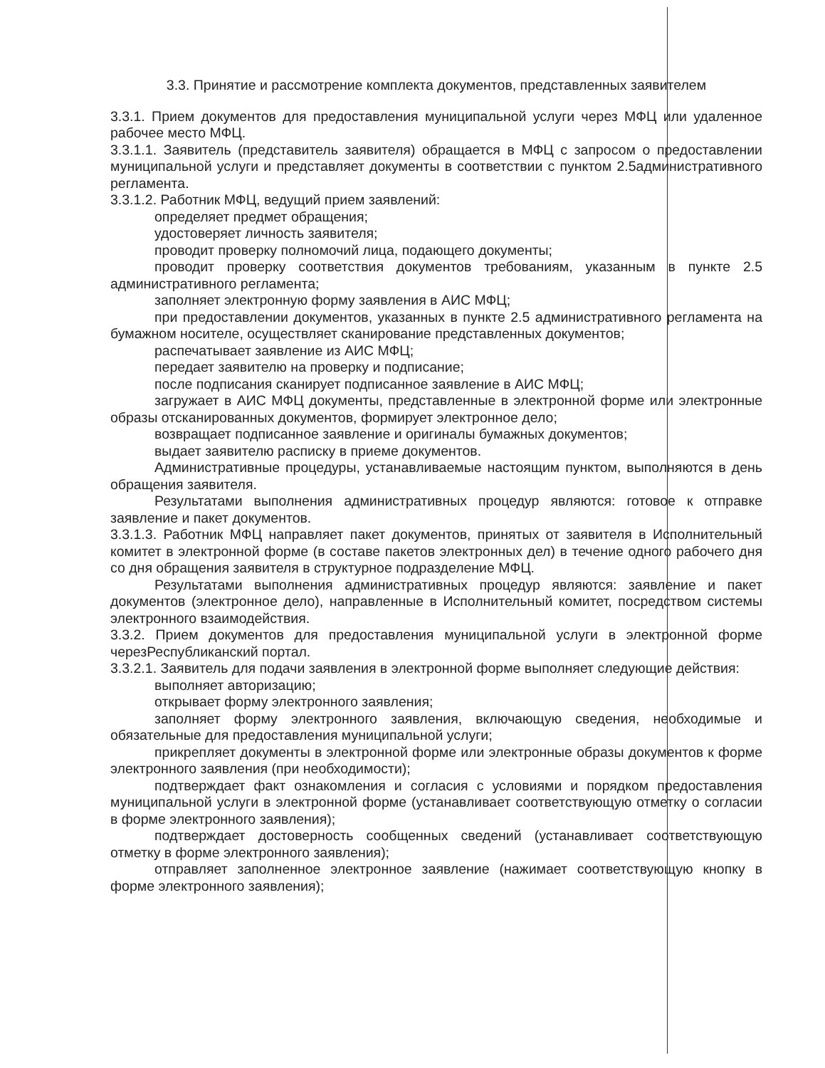3.3. Принятие и рассмотрение комплекта документов, представленных заявителем
3.3.1. Прием документов для предоставления муниципальной услуги через МФЦ или удаленное рабочее место МФЦ.
3.3.1.1. Заявитель (представитель заявителя) обращается в МФЦ с запросом о предоставлении муниципальной услуги и представляет документы в соответствии с пунктом 2.5административного регламента.
3.3.1.2. Работник МФЦ, ведущий прием заявлений:
определяет предмет обращения;
удостоверяет личность заявителя;
проводит проверку полномочий лица, подающего документы;
проводит проверку соответствия документов требованиям, указанным в пункте 2.5 административного регламента;
заполняет электронную форму заявления в АИС МФЦ;
при предоставлении документов, указанных в пункте 2.5 административного регламента на бумажном носителе, осуществляет сканирование представленных документов;
распечатывает заявление из АИС МФЦ;
передает заявителю на проверку и подписание;
после подписания сканирует подписанное заявление в АИС МФЦ;
загружает в АИС МФЦ документы, представленные в электронной форме или электронные образы отсканированных документов, формирует электронное дело;
возвращает подписанное заявление и оригиналы бумажных документов;
выдает заявителю расписку в приеме документов.
Административные процедуры, устанавливаемые настоящим пунктом, выполняются в день обращения заявителя.
Результатами выполнения административных процедур являются: готовое к отправке заявление и пакет документов.
3.3.1.3. Работник МФЦ направляет пакет документов, принятых от заявителя в Исполнительный комитет в электронной форме (в составе пакетов электронных дел) в течение одного рабочего дня со дня обращения заявителя в структурное подразделение МФЦ.
Результатами выполнения административных процедур являются: заявление и пакет документов (электронное дело), направленные в Исполнительный комитет, посредством системы электронного взаимодействия.
3.3.2. Прием документов для предоставления муниципальной услуги в электронной форме черезРеспубликанский портал.
3.3.2.1. Заявитель для подачи заявления в электронной форме выполняет следующие действия:
выполняет авторизацию;
открывает форму электронного заявления;
заполняет форму электронного заявления, включающую сведения, необходимые и обязательные для предоставления муниципальной услуги;
прикрепляет документы в электронной форме или электронные образы документов к форме электронного заявления (при необходимости);
подтверждает факт ознакомления и согласия с условиями и порядком предоставления муниципальной услуги в электронной форме (устанавливает соответствующую отметку о согласии в форме электронного заявления);
подтверждает достоверность сообщенных сведений (устанавливает соответствующую отметку в форме электронного заявления);
отправляет заполненное электронное заявление (нажимает соответствующую кнопку в форме электронного заявления);